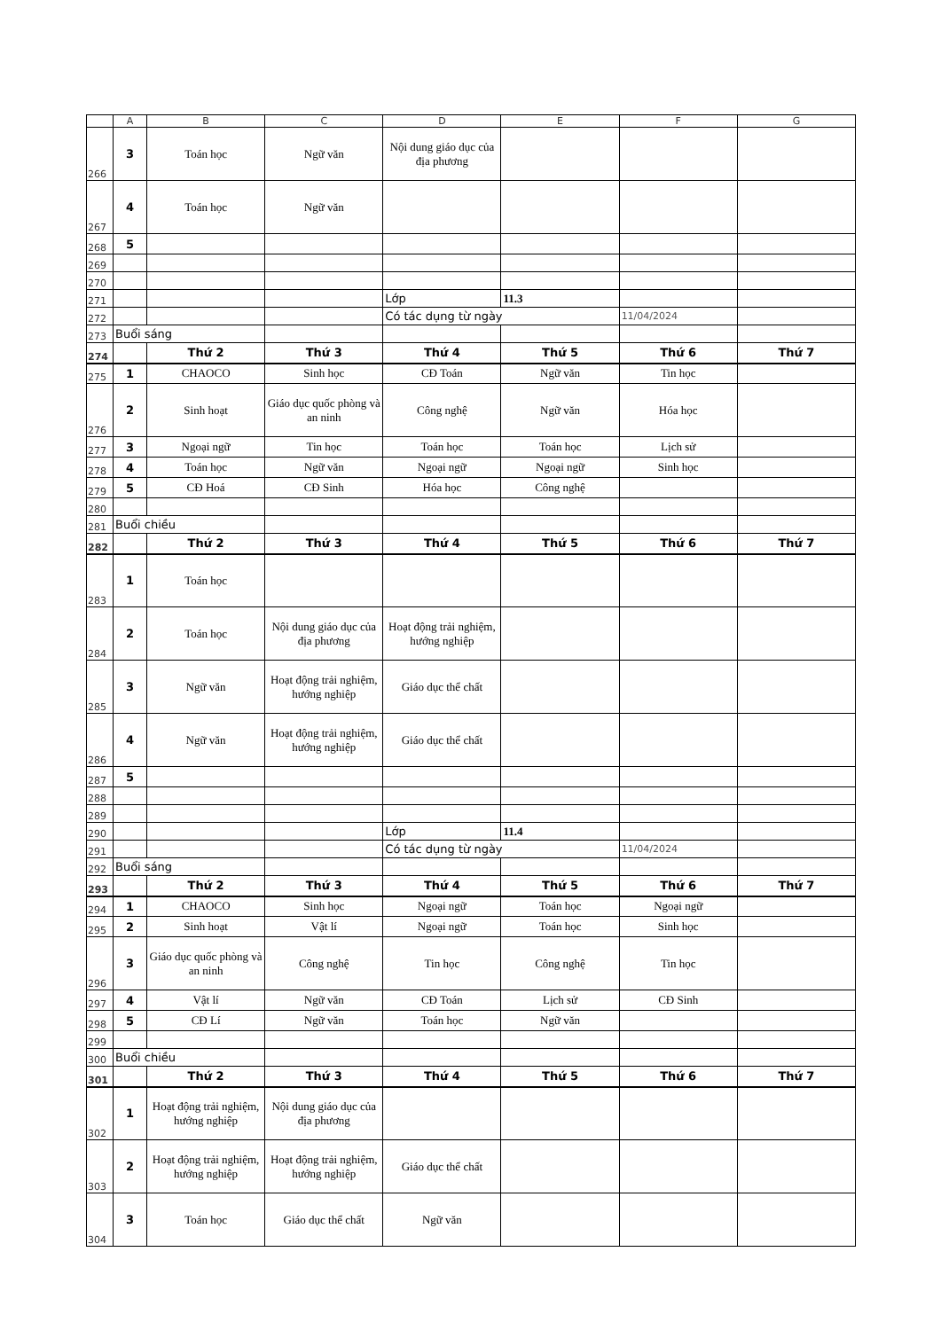| | A | B | C | D | E | F | G |
| --- | --- | --- | --- | --- | --- | --- | --- |
| 266 | 3 | Toán học | Ngữ văn | Nội dung giáo dục của địa phương | | | |
| 267 | 4 | Toán học | Ngữ văn | | | | |
| 268 | 5 | | | | | | |
| 269 | | | | | | | |
| 270 | | | | | | | |
| 271 | | | | Lớp | 11.3 | | |
| 272 | | | | Có tác dụng từ ngày | | 11/04/2024 | |
| 273 | Buổi sáng | | | | | | |
| 274 | | Thứ 2 | Thứ 3 | Thứ 4 | Thứ 5 | Thứ 6 | Thứ 7 |
| 275 | 1 | CHAOCO | Sinh học | CĐ Toán | Ngữ văn | Tin học | |
| 276 | 2 | Sinh hoạt | Giáo dục quốc phòng và an ninh | Công nghệ | Ngữ văn | Hóa học | |
| 277 | 3 | Ngoại ngữ | Tin học | Toán học | Toán học | Lịch sử | |
| 278 | 4 | Toán học | Ngữ văn | Ngoại ngữ | Ngoại ngữ | Sinh học | |
| 279 | 5 | CĐ Hoá | CĐ Sinh | Hóa học | Công nghệ | | |
| 280 | | | | | | | |
| 281 | Buổi chiều | | | | | | |
| 282 | | Thứ 2 | Thứ 3 | Thứ 4 | Thứ 5 | Thứ 6 | Thứ 7 |
| 283 | 1 | Toán học | | | | | |
| 284 | 2 | Toán học | Nội dung giáo dục của địa phương | Hoạt động trải nghiệm, hướng nghiệp | | | |
| 285 | 3 | Ngữ văn | Hoạt động trải nghiệm, hướng nghiệp | Giáo dục thể chất | | | |
| 286 | 4 | Ngữ văn | Hoạt động trải nghiệm, hướng nghiệp | Giáo dục thể chất | | | |
| 287 | 5 | | | | | | |
| 288 | | | | | | | |
| 289 | | | | | | | |
| 290 | | | | Lớp | 11.4 | | |
| 291 | | | | Có tác dụng từ ngày | | 11/04/2024 | |
| 292 | Buổi sáng | | | | | | |
| 293 | | Thứ 2 | Thứ 3 | Thứ 4 | Thứ 5 | Thứ 6 | Thứ 7 |
| 294 | 1 | CHAOCO | Sinh học | Ngoại ngữ | Toán học | Ngoại ngữ | |
| 295 | 2 | Sinh hoạt | Vật lí | Ngoại ngữ | Toán học | Sinh học | |
| 296 | 3 | Giáo dục quốc phòng và an ninh | Công nghệ | Tin học | Công nghệ | Tin học | |
| 297 | 4 | Vật lí | Ngữ văn | CĐ Toán | Lịch sử | CĐ Sinh | |
| 298 | 5 | CĐ Lí | Ngữ văn | Toán học | Ngữ văn | | |
| 299 | | | | | | | |
| 300 | Buổi chiều | | | | | | |
| 301 | | Thứ 2 | Thứ 3 | Thứ 4 | Thứ 5 | Thứ 6 | Thứ 7 |
| 302 | 1 | Hoạt động trải nghiệm, hướng nghiệp | Nội dung giáo dục của địa phương | | | | |
| 303 | 2 | Hoạt động trải nghiệm, hướng nghiệp | Hoạt động trải nghiệm, hướng nghiệp | Giáo dục thể chất | | | |
| 304 | 3 | Toán học | Giáo dục thể chất | Ngữ văn | | | |